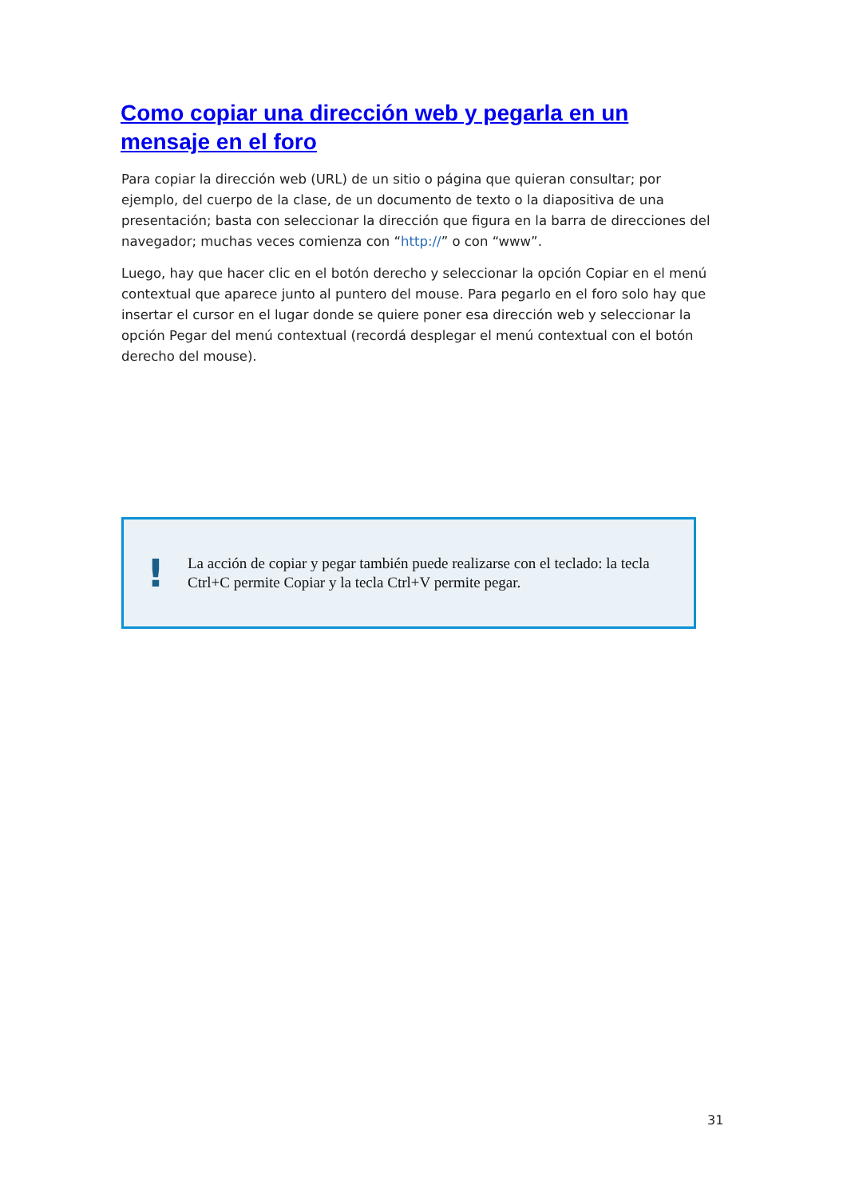Como copiar una dirección web y pegarla en un mensaje en el foro
Para copiar la dirección web (URL) de un sitio o página que quieran consultar; por ejemplo, del cuerpo de la clase, de un documento de texto o la diapositiva de una presentación; basta con seleccionar la dirección que figura en la barra de direcciones del navegador; muchas veces comienza con “http://” o con “www”.
Luego, hay que hacer clic en el botón derecho y seleccionar la opción Copiar en el menú contextual que aparece junto al puntero del mouse. Para pegarlo en el foro solo hay que insertar el cursor en el lugar donde se quiere poner esa dirección web y seleccionar la opción Pegar del menú contextual (recordá desplegar el menú contextual con el botón derecho del mouse).
!
La acción de copiar y pegar también puede realizarse con el teclado: la tecla Ctrl+C permite Copiar y la tecla Ctrl+V permite pegar.
31